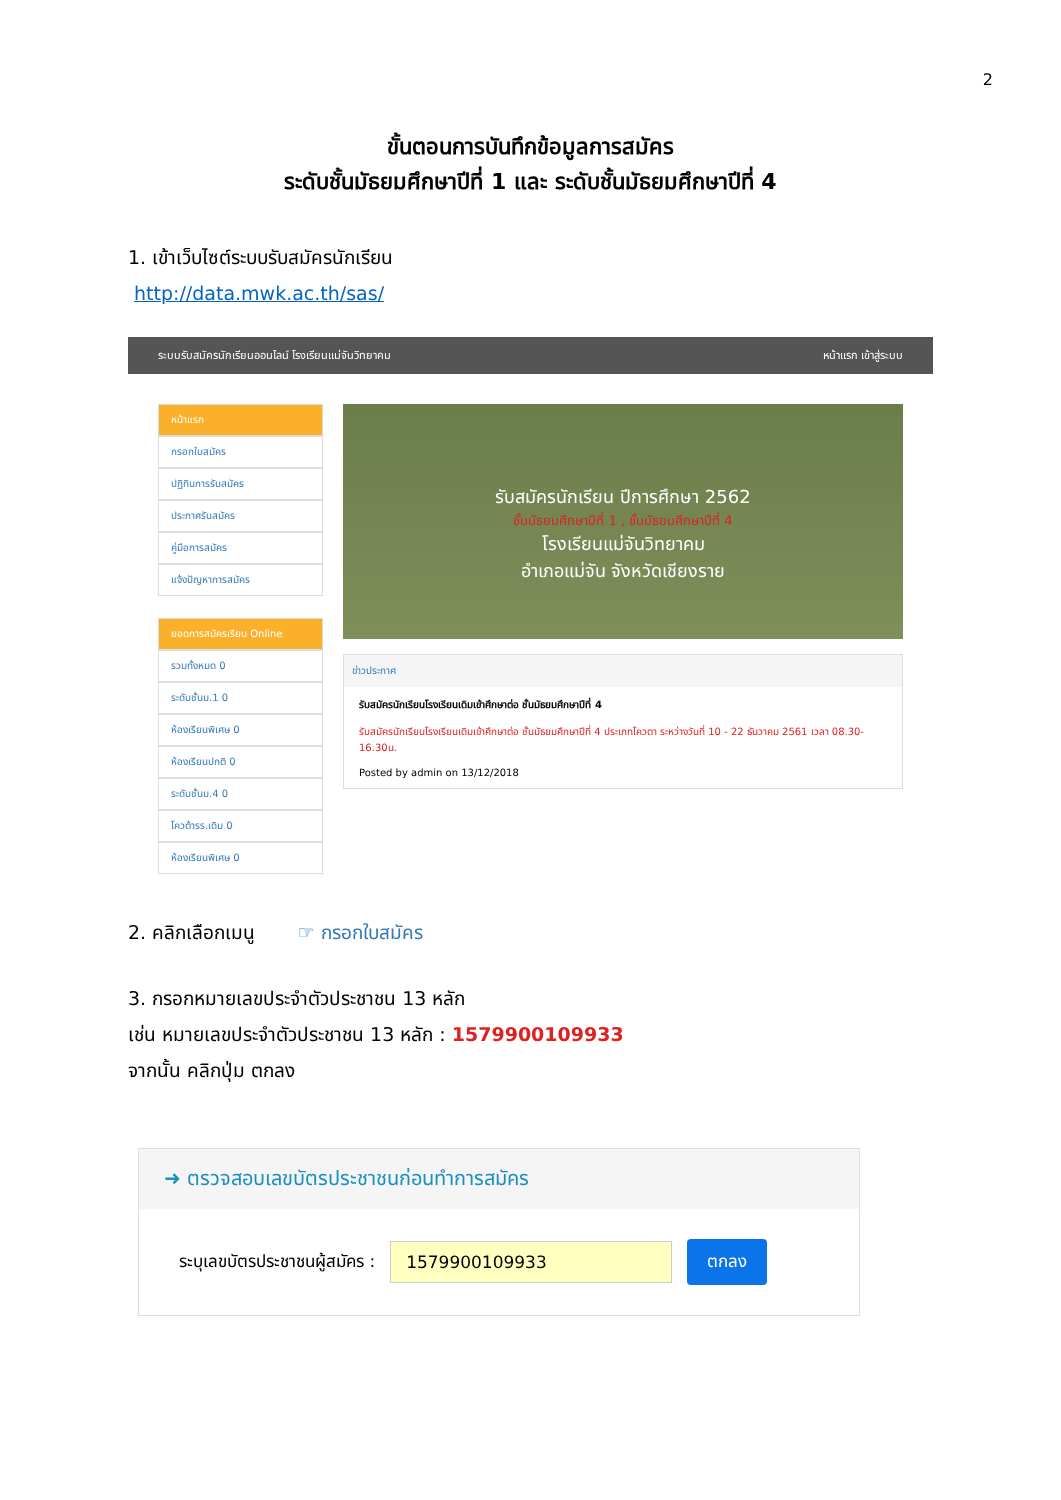2
ขั้นตอนการบันทึกข้อมูลการสมัคร
ระดับชั้นมัธยมศึกษาปีที่ 1 และ ระดับชั้นมัธยมศึกษาปีที่ 4
1. เข้าเว็บไซต์ระบบรับสมัครนักเรียน
http://data.mwk.ac.th/sas/
ระบบรับสมัครนักเรียนออนไลน์ โรงเรียนแม่จันวิทยาคม หน้าแรก เข้าสู่ระบบ
หน้าแรก
กรอกใบสมัคร
ปฏิทินการรับสมัคร
ประกาศรับสมัคร
คู่มือการสมัคร
แจ้งปัญหาการสมัคร
ยอดการสมัครเรียน Online
รวมทั้งหมด 0
ระดับชั้นม.1 0
ห้องเรียนพิเศษ 0
ห้องเรียนปกติ 0
ระดับชั้นม.4 0
โควต้ารร.เดิม 0
ห้องเรียนพิเศษ 0
รับสมัครนักเรียน ปีการศึกษา 2562
ชั้นมัธยมศึกษาปีที่ 1 , ชั้นมัธยมศึกษาปีที่ 4
โรงเรียนแม่จันวิทยาคม
อำเภอแม่จัน จังหวัดเชียงราย
ข่าวประกาศ
รับสมัครนักเรียนโรงเรียนเดิมเข้าศึกษาต่อ ชั้นมัธยมศึกษาปีที่ 4
รับสมัครนักเรียนโรงเรียนเดิมเข้าศึกษาต่อ ชั้นมัธยมศึกษาปีที่ 4 ประเภทโควตา ระหว่างวันที่ 10 - 22 ธันวาคม 2561 เวลา 08.30-16.30น.
Posted by admin on 13/12/2018
2. คลิกเลือกเมนู ☞ กรอกใบสมัคร
3. กรอกหมายเลขประจำตัวประชาชน 13 หลัก
เช่น หมายเลขประจำตัวประชาชน 13 หลัก : 1579900109933
จากนั้น คลิกปุ่ม ตกลง
➜ ตรวจสอบเลขบัตรประชาชนก่อนทำการสมัคร
ระบุเลขบัตรประชาชนผู้สมัคร : 1579900109933 ตกลง